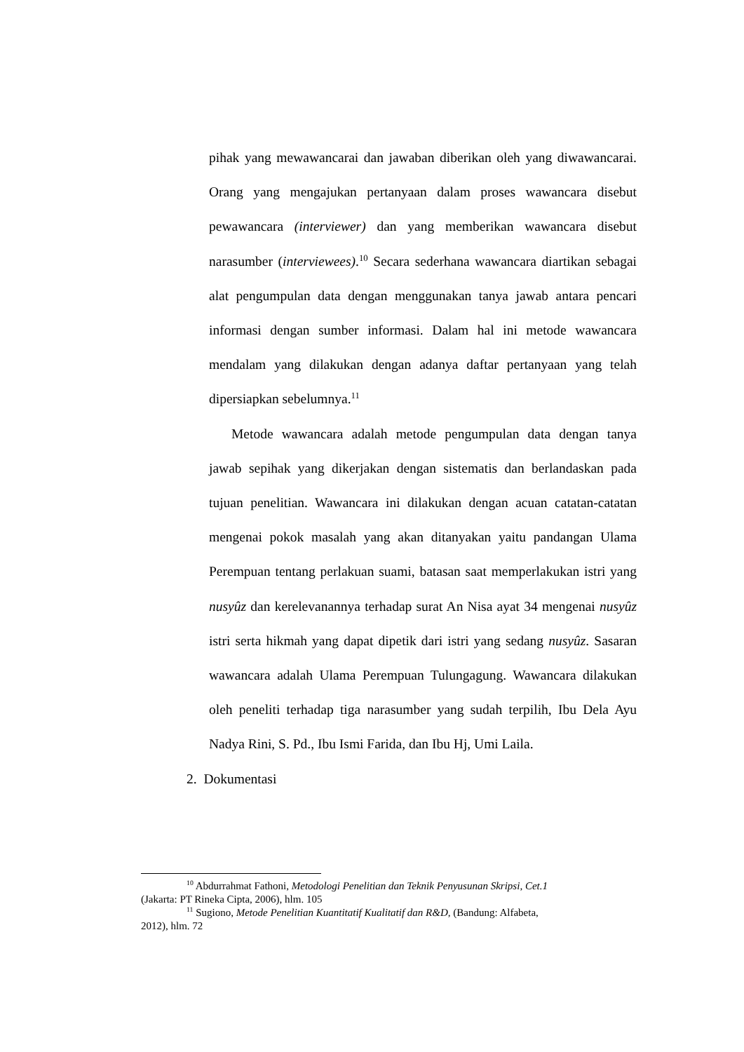pihak yang mewawancarai dan jawaban diberikan oleh yang diwawancarai. Orang yang mengajukan pertanyaan dalam proses wawancara disebut pewawancara (interviewer) dan yang memberikan wawancara disebut narasumber (interviewees).<sup>10</sup> Secara sederhana wawancara diartikan sebagai alat pengumpulan data dengan menggunakan tanya jawab antara pencari informasi dengan sumber informasi. Dalam hal ini metode wawancara mendalam yang dilakukan dengan adanya daftar pertanyaan yang telah dipersiapkan sebelumnya.<sup>11</sup>
Metode wawancara adalah metode pengumpulan data dengan tanya jawab sepihak yang dikerjakan dengan sistematis dan berlandaskan pada tujuan penelitian. Wawancara ini dilakukan dengan acuan catatan-catatan mengenai pokok masalah yang akan ditanyakan yaitu pandangan Ulama Perempuan tentang perlakuan suami, batasan saat memperlakukan istri yang nusyûz dan kerelevanannya terhadap surat An Nisa ayat 34 mengenai nusyûz istri serta hikmah yang dapat dipetik dari istri yang sedang nusyûz. Sasaran wawancara adalah Ulama Perempuan Tulungagung. Wawancara dilakukan oleh peneliti terhadap tiga narasumber yang sudah terpilih, Ibu Dela Ayu Nadya Rini, S. Pd., Ibu Ismi Farida, dan Ibu Hj, Umi Laila.
2. Dokumentasi
<sup>10</sup> Abdurrahmat Fathoni, Metodologi Penelitian dan Teknik Penyusunan Skripsi, Cet.1
(Jakarta: PT Rineka Cipta, 2006), hlm. 105
<sup>11</sup> Sugiono, Metode Penelitian Kuantitatif Kualitatif dan R&D, (Bandung: Alfabeta,
2012), hlm. 72